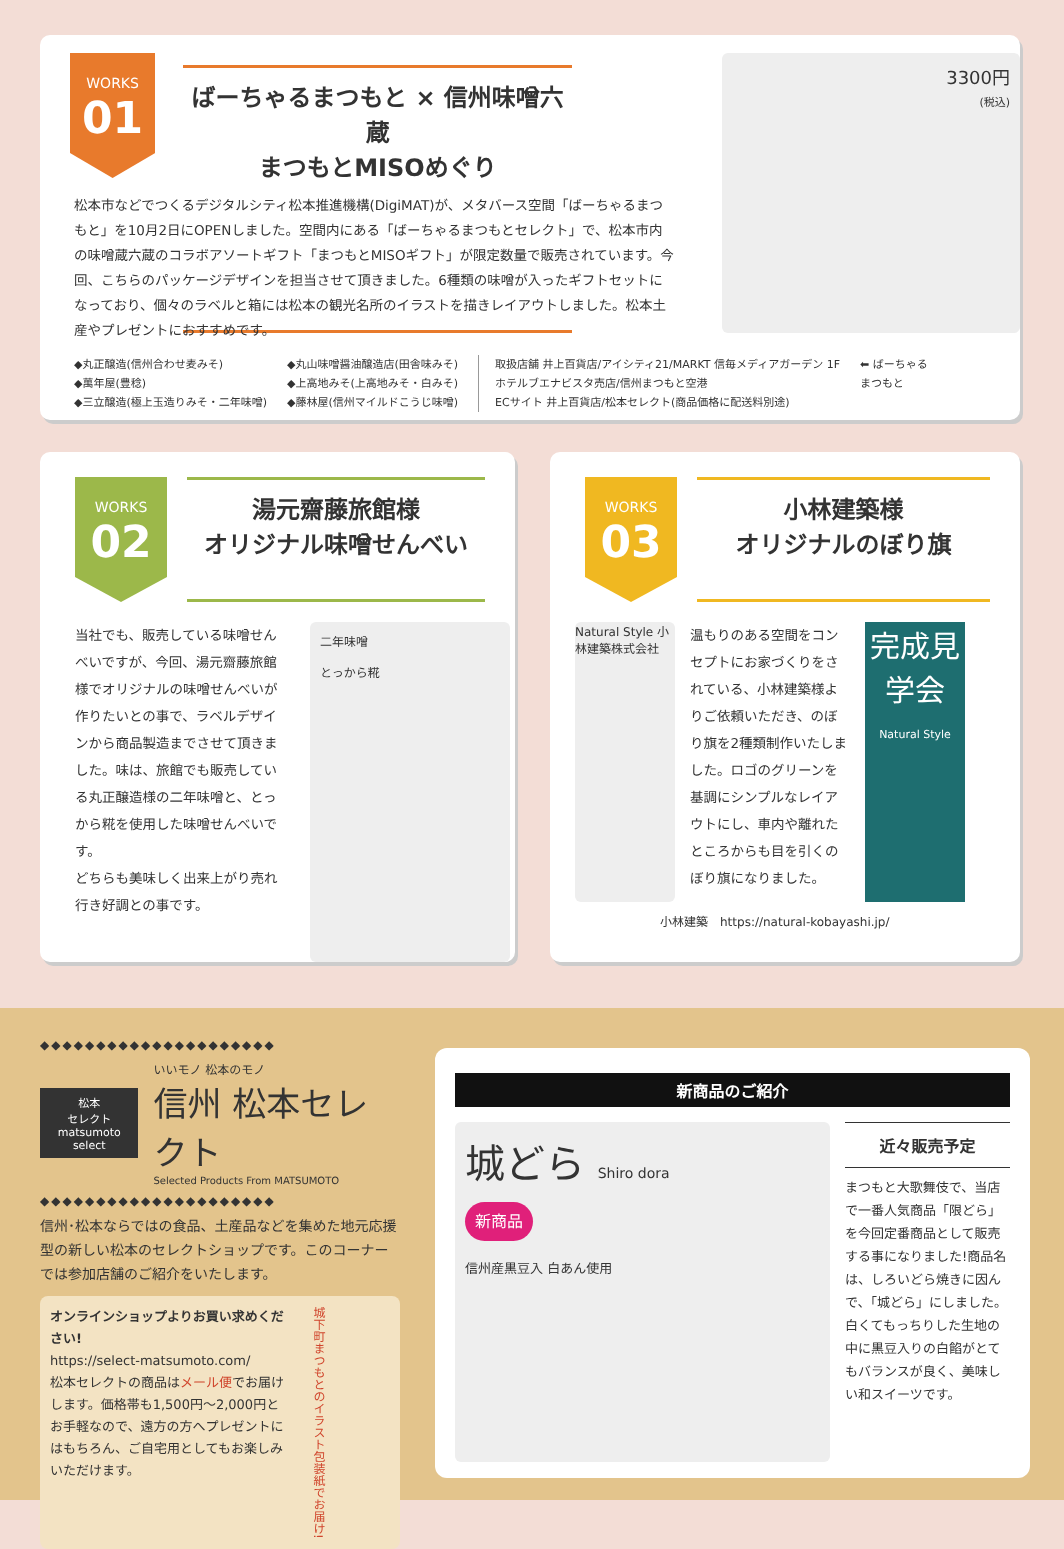WORKS
01
ばーちゃるまつもと × 信州味噌六蔵
まつもとMISOめぐり
3300円
(税込)
松本市などでつくるデジタルシティ松本推進機構(DigiMAT)が、メタバース空間「ばーちゃるまつもと」を10月2日にOPENしました。空間内にある「ばーちゃるまつもとセレクト」で、松本市内の味噌蔵六蔵のコラボアソートギフト「まつもとMISOギフト」が限定数量で販売されています。今回、こちらのパッケージデザインを担当させて頂きました。6種類の味噌が入ったギフトセットになっており、個々のラベルと箱には松本の観光名所のイラストを描きレイアウトしました。松本土産やプレゼントにおすすめです。
◆丸正醸造(信州合わせ麦みそ)
◆萬年屋(豊稔)
◆三立醸造(極上玉造りみそ・二年味噌)
◆丸山味噌醤油醸造店(田舎味みそ)
◆上高地みそ(上高地みそ・白みそ)
◆藤林屋(信州マイルドこうじ味噌)
取扱店舗 井上百貨店/アイシティ21/MARKT 信毎メディアガーデン 1F
ホテルブエナビスタ売店/信州まつもと空港
ECサイト 井上百貨店/松本セレクト(商品価格に配送料別途)
⬅ ばーちゃる
まつもと
WORKS
02
湯元齋藤旅館様
オリジナル味噌せんべい
当社でも、販売している味噌せんべいですが、今回、湯元齋藤旅館様でオリジナルの味噌せんべいが作りたいとの事で、ラベルデザインから商品製造までさせて頂きました。味は、旅館でも販売している丸正醸造様の二年味噌と、とっから糀を使用した味噌せんべいです。
どちらも美味しく出来上がり売れ行き好調との事です。
二年味噌
とっから糀
WORKS
03
小林建築様
オリジナルのぼり旗
Natural Style 小林建築株式会社
温もりのある空間をコンセプトにお家づくりをされている、小林建築様よりご依頼いただき、のぼり旗を2種類制作いたしました。ロゴのグリーンを基調にシンプルなレイアウトにし、車内や離れたところからも目を引くのぼり旗になりました。
完成見学会
Natural Style
小林建築　https://natural-kobayashi.jp/
◆◆◆◆◆◆◆◆◆◆◆◆◆◆◆◆◆◆◆◆◆
松本
セレクト
matsumoto select
いいモノ 松本のモノ
信州 松本セレクト
Selected Products From MATSUMOTO
◆◆◆◆◆◆◆◆◆◆◆◆◆◆◆◆◆◆◆◆◆
信州･松本ならではの食品、土産品などを集めた地元応援型の新しい松本のセレクトショップです。このコーナーでは参加店舗のご紹介をいたします。
オンラインショップよりお買い求めください!
https://select-matsumoto.com/
松本セレクトの商品はメール便でお届けします。価格帯も1,500円～2,000円とお手軽なので、遠方の方へプレゼントにはもちろん、ご自宅用としてもお楽しみいただけます。
城下町まつもとのイラスト包装紙でお届け!
新商品のご紹介
城どら Shiro dora
新商品
信州産黒豆入 白あん使用
近々販売予定
まつもと大歌舞伎で、当店で一番人気商品「限どら」を今回定番商品として販売する事になりました!商品名は、しろいどら焼きに因んで、「城どら」にしました。白くてもっちりした生地の中に黒豆入りの白餡がとてもバランスが良く、美味しい和スイーツです。